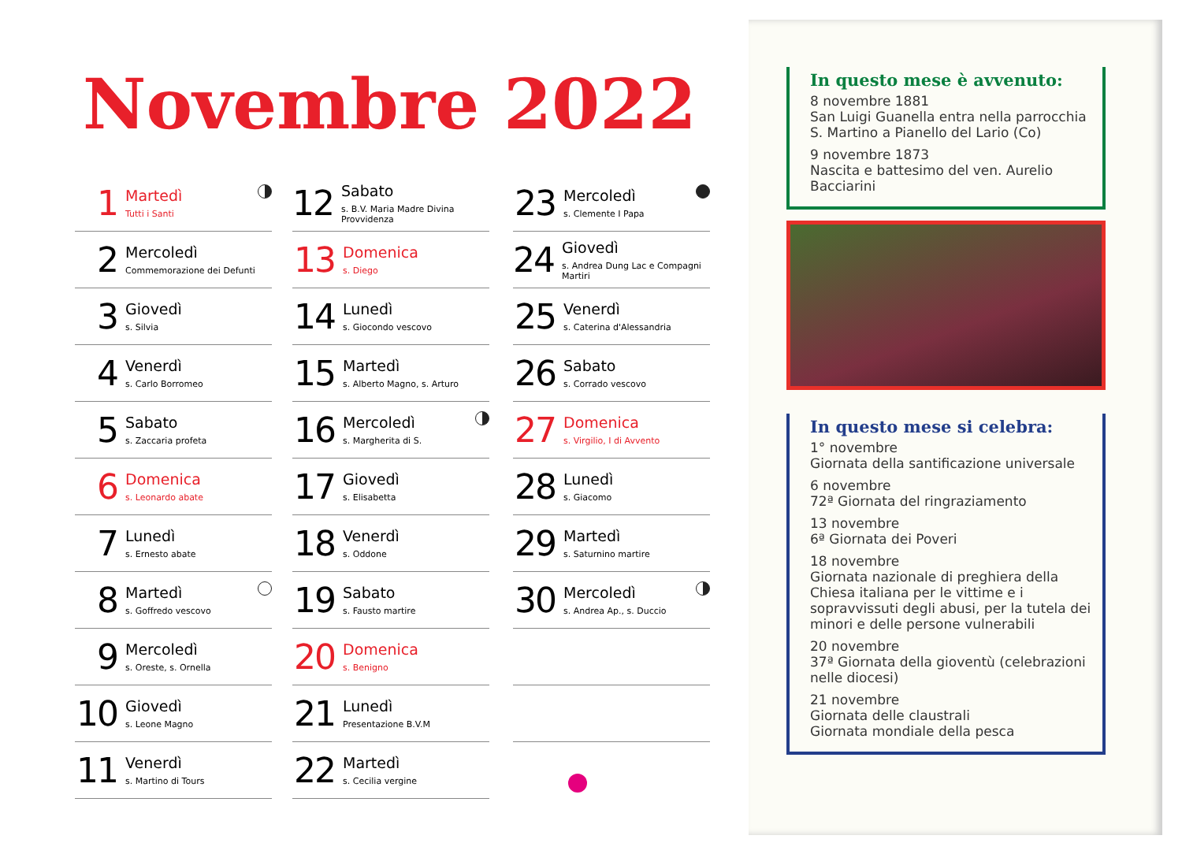Novembre 2022
1
Martedì
Tutti i Santi
2
Mercoledì
Commemorazione dei Defunti
3
Giovedì
s. Silvia
4
Venerdì
s. Carlo Borromeo
5
Sabato
s. Zaccaria profeta
6
Domenica
s. Leonardo abate
7
Lunedì
s. Ernesto abate
8
Martedì
s. Goffredo vescovo
9
Mercoledì
s. Oreste, s. Ornella
10
Giovedì
s. Leone Magno
11
Venerdì
s. Martino di Tours
12
Sabato
s. B.V. Maria Madre Divina Provvidenza
13
Domenica
s. Diego
14
Lunedì
s. Giocondo vescovo
15
Martedì
s. Alberto Magno, s. Arturo
16
Mercoledì
s. Margherita di S.
17
Giovedì
s. Elisabetta
18
Venerdì
s. Oddone
19
Sabato
s. Fausto martire
20
Domenica
s. Benigno
21
Lunedì
Presentazione B.V.M
22
Martedì
s. Cecilia vergine
23
Mercoledì
s. Clemente I Papa
24
Giovedì
s. Andrea Dung Lac e Compagni Martiri
25
Venerdì
s. Caterina d'Alessandria
26
Sabato
s. Corrado vescovo
27
Domenica
s. Virgilio, I di Avvento
28
Lunedì
s. Giacomo
29
Martedì
s. Saturnino martire
30
Mercoledì
s. Andrea Ap., s. Duccio
In questo mese è avvenuto:
8 novembre 1881
San Luigi Guanella entra nella parrocchia S. Martino a Pianello del Lario (Co)
9 novembre 1873
Nascita e battesimo del ven. Aurelio Bacciarini
In questo mese si celebra:
1° novembre
Giornata della santificazione universale
6 novembre
72ª Giornata del ringraziamento
13 novembre
6ª Giornata dei Poveri
18 novembre
Giornata nazionale di preghiera della Chiesa italiana per le vittime e i sopravvissuti degli abusi, per la tutela dei minori e delle persone vulnerabili
20 novembre
37ª Giornata della gioventù (celebrazioni nelle diocesi)
21 novembre
Giornata delle claustrali
Giornata mondiale della pesca